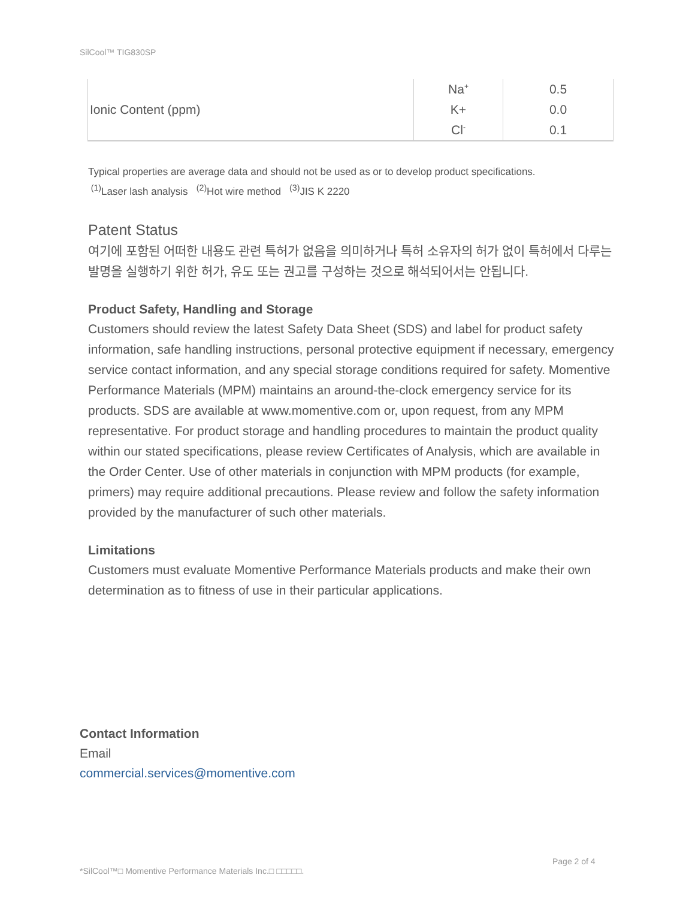SilCool™ TIG830SP
| Ionic Content (ppm) | Na<sup>+</sup> | 0.5 |
| | K+ | 0.0 |
| | Cl<sup>-</sup> | 0.1 |
Typical properties are average data and should not be used as or to develop product specifications.
<sup>(1)</sup> Laser lash analysis <sup>(2)</sup>Hot wire method <sup>(3)</sup>JIS K 2220
Patent Status
여기에 포함된 어떠한 내용도 관련 특허가 없음을 의미하거나 특허 소유자의 허가 없이 특허에서 다루는 발명을 실행하기 위한 허가, 유도 또는 권고를 구성하는 것으로 해석되어서는 안됩니다.
Product Safety, Handling and Storage
Customers should review the latest Safety Data Sheet (SDS) and label for product safety information, safe handling instructions, personal protective equipment if necessary, emergency service contact information, and any special storage conditions required for safety. Momentive Performance Materials (MPM) maintains an around-the-clock emergency service for its products. SDS are available at www.momentive.com or, upon request, from any MPM representative. For product storage and handling procedures to maintain the product quality within our stated specifications, please review Certificates of Analysis, which are available in the Order Center. Use of other materials in conjunction with MPM products (for example, primers) may require additional precautions. Please review and follow the safety information provided by the manufacturer of such other materials.
Limitations
Customers must evaluate Momentive Performance Materials products and make their own determination as to fitness of use in their particular applications.
Contact Information
Email
commercial.services@momentive.com
Page 2 of 4
*SilCool™□ Momentive Performance Materials Inc.□ □□□□□.